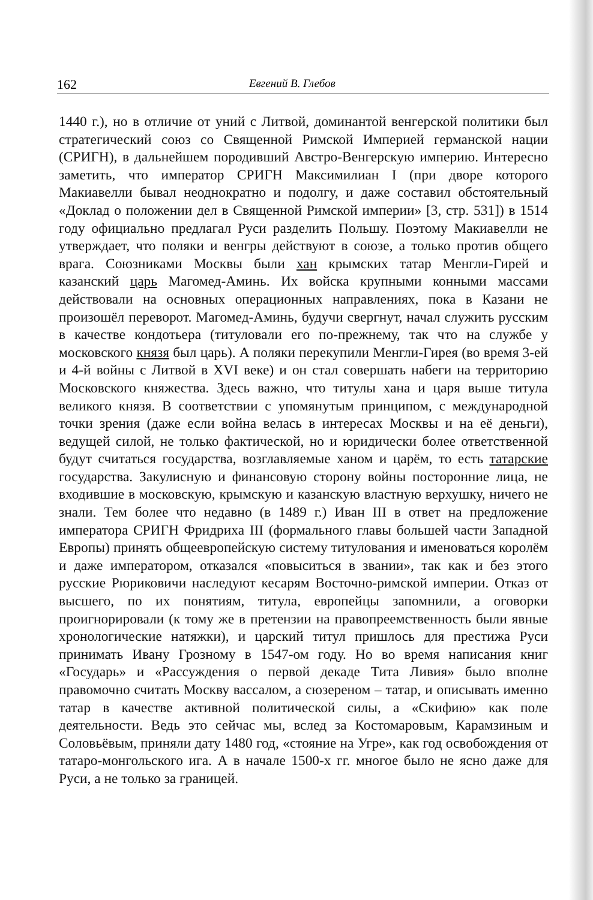162 Евгений В. Глебов
1440 г.), но в отличие от уний с Литвой, доминантой венгерской политики был стратегический союз со Священной Римской Империей германской нации (СРИГН), в дальнейшем породивший Австро-Венгерскую империю. Интересно заметить, что император СРИГН Максимилиан I (при дворе которого Макиавелли бывал неоднократно и подолгу, и даже составил обстоятельный «Доклад о положении дел в Священной Римской империи» [3, стр. 531]) в 1514 году официально предлагал Руси разделить Польшу. Поэтому Макиавелли не утверждает, что поляки и венгры действуют в союзе, а только против общего врага. Союзниками Москвы были хан крымских татар Менгли-Гирей и казанский царь Магомед-Аминь. Их войска крупными конными массами действовали на основных операционных направлениях, пока в Казани не произошёл переворот. Магомед-Аминь, будучи свергнут, начал служить русским в качестве кондотьера (титуловали его по-прежнему, так что на службе у московского князя был царь). А поляки перекупили Менгли-Гирея (во время 3-ей и 4-й войны с Литвой в XVI веке) и он стал совершать набеги на территорию Московского княжества. Здесь важно, что титулы хана и царя выше титула великого князя. В соответствии с упомянутым принципом, с международной точки зрения (даже если война велась в интересах Москвы и на её деньги), ведущей силой, не только фактической, но и юридически более ответственной будут считаться государства, возглавляемые ханом и царём, то есть татарские государства. Закулисную и финансовую сторону войны посторонние лица, не входившие в московскую, крымскую и казанскую властную верхушку, ничего не знали. Тем более что недавно (в 1489 г.) Иван III в ответ на предложение императора СРИГН Фридриха III (формального главы большей части Западной Европы) принять общеевропейскую систему титулования и именоваться королём и даже императором, отказался «повыситься в звании», так как и без этого русские Рюриковичи наследуют кесарям Восточно-римской империи. Отказ от высшего, по их понятиям, титула, европейцы запомнили, а оговорки проигнорировали (к тому же в претензии на правопреемственность были явные хронологические натяжки), и царский титул пришлось для престижа Руси принимать Ивану Грозному в 1547-ом году. Но во время написания книг «Государь» и «Рассуждения о первой декаде Тита Ливия» было вполне правомочно считать Москву вассалом, а сюзереном – татар, и описывать именно татар в качестве активной политической силы, а «Скифию» как поле деятельности. Ведь это сейчас мы, вслед за Костомаровым, Карамзиным и Соловьёвым, приняли дату 1480 год, «стояние на Угре», как год освобождения от татаро-монгольского ига. А в начале 1500-х гг. многое было не ясно даже для Руси, а не только за границей.